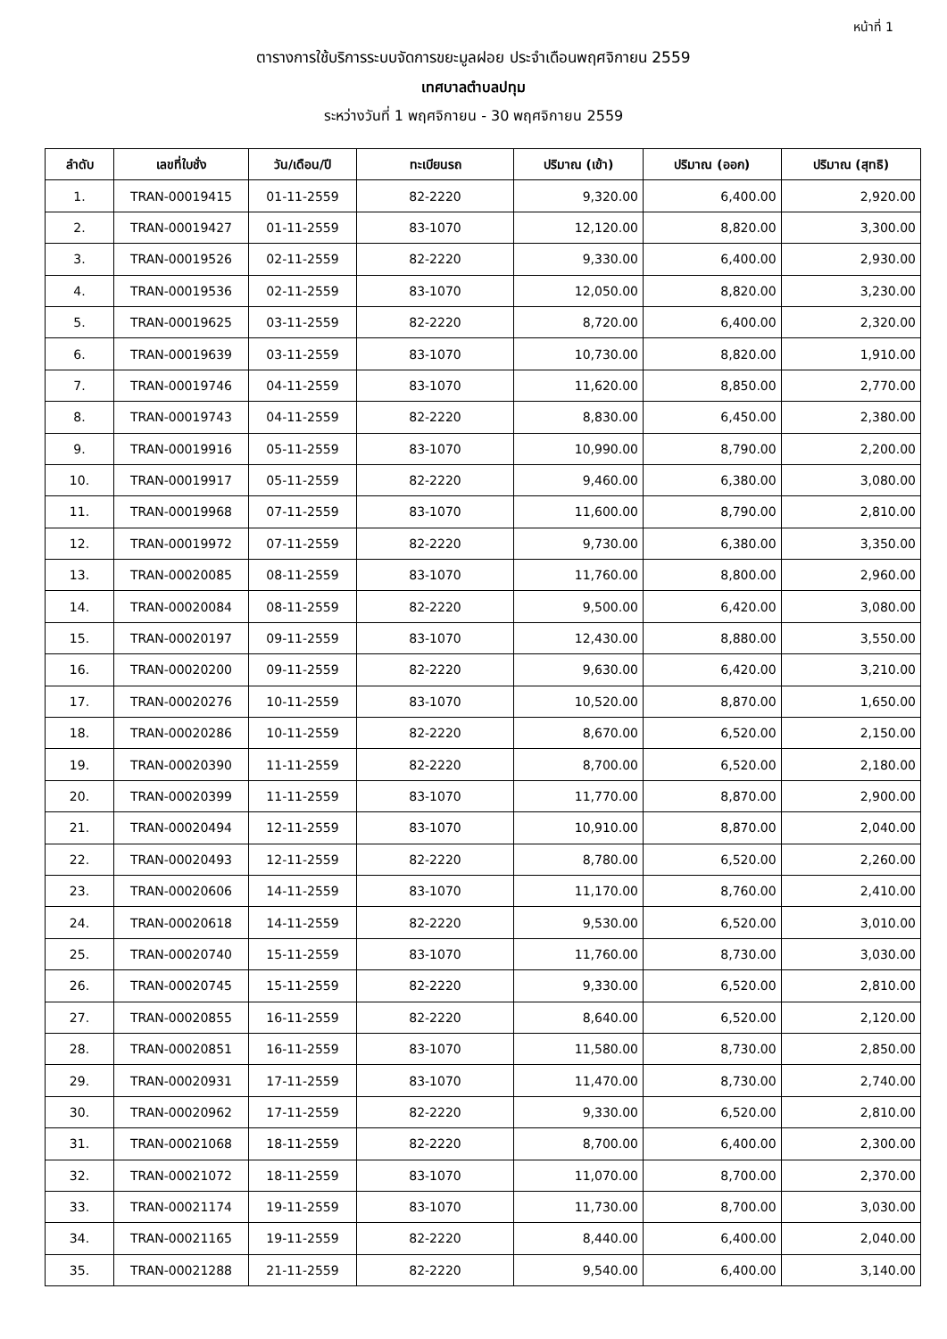หน้าที่ 1
ตารางการใช้บริการระบบจัดการขยะมูลฝอย ประจำเดือนพฤศจิกายน 2559
เทศบาลตำบลปทุม
ระหว่างวันที่ 1 พฤศจิกายน - 30 พฤศจิกายน 2559
| ลำดับ | เลขที่ใบชั่ง | วัน/เดือน/ปี | ทะเบียนรถ | ปริมาณ (เข้า) | ปริมาณ (ออก) | ปริมาณ (สุทธิ) |
| --- | --- | --- | --- | --- | --- | --- |
| 1. | TRAN-00019415 | 01-11-2559 | 82-2220 | 9,320.00 | 6,400.00 | 2,920.00 |
| 2. | TRAN-00019427 | 01-11-2559 | 83-1070 | 12,120.00 | 8,820.00 | 3,300.00 |
| 3. | TRAN-00019526 | 02-11-2559 | 82-2220 | 9,330.00 | 6,400.00 | 2,930.00 |
| 4. | TRAN-00019536 | 02-11-2559 | 83-1070 | 12,050.00 | 8,820.00 | 3,230.00 |
| 5. | TRAN-00019625 | 03-11-2559 | 82-2220 | 8,720.00 | 6,400.00 | 2,320.00 |
| 6. | TRAN-00019639 | 03-11-2559 | 83-1070 | 10,730.00 | 8,820.00 | 1,910.00 |
| 7. | TRAN-00019746 | 04-11-2559 | 83-1070 | 11,620.00 | 8,850.00 | 2,770.00 |
| 8. | TRAN-00019743 | 04-11-2559 | 82-2220 | 8,830.00 | 6,450.00 | 2,380.00 |
| 9. | TRAN-00019916 | 05-11-2559 | 83-1070 | 10,990.00 | 8,790.00 | 2,200.00 |
| 10. | TRAN-00019917 | 05-11-2559 | 82-2220 | 9,460.00 | 6,380.00 | 3,080.00 |
| 11. | TRAN-00019968 | 07-11-2559 | 83-1070 | 11,600.00 | 8,790.00 | 2,810.00 |
| 12. | TRAN-00019972 | 07-11-2559 | 82-2220 | 9,730.00 | 6,380.00 | 3,350.00 |
| 13. | TRAN-00020085 | 08-11-2559 | 83-1070 | 11,760.00 | 8,800.00 | 2,960.00 |
| 14. | TRAN-00020084 | 08-11-2559 | 82-2220 | 9,500.00 | 6,420.00 | 3,080.00 |
| 15. | TRAN-00020197 | 09-11-2559 | 83-1070 | 12,430.00 | 8,880.00 | 3,550.00 |
| 16. | TRAN-00020200 | 09-11-2559 | 82-2220 | 9,630.00 | 6,420.00 | 3,210.00 |
| 17. | TRAN-00020276 | 10-11-2559 | 83-1070 | 10,520.00 | 8,870.00 | 1,650.00 |
| 18. | TRAN-00020286 | 10-11-2559 | 82-2220 | 8,670.00 | 6,520.00 | 2,150.00 |
| 19. | TRAN-00020390 | 11-11-2559 | 82-2220 | 8,700.00 | 6,520.00 | 2,180.00 |
| 20. | TRAN-00020399 | 11-11-2559 | 83-1070 | 11,770.00 | 8,870.00 | 2,900.00 |
| 21. | TRAN-00020494 | 12-11-2559 | 83-1070 | 10,910.00 | 8,870.00 | 2,040.00 |
| 22. | TRAN-00020493 | 12-11-2559 | 82-2220 | 8,780.00 | 6,520.00 | 2,260.00 |
| 23. | TRAN-00020606 | 14-11-2559 | 83-1070 | 11,170.00 | 8,760.00 | 2,410.00 |
| 24. | TRAN-00020618 | 14-11-2559 | 82-2220 | 9,530.00 | 6,520.00 | 3,010.00 |
| 25. | TRAN-00020740 | 15-11-2559 | 83-1070 | 11,760.00 | 8,730.00 | 3,030.00 |
| 26. | TRAN-00020745 | 15-11-2559 | 82-2220 | 9,330.00 | 6,520.00 | 2,810.00 |
| 27. | TRAN-00020855 | 16-11-2559 | 82-2220 | 8,640.00 | 6,520.00 | 2,120.00 |
| 28. | TRAN-00020851 | 16-11-2559 | 83-1070 | 11,580.00 | 8,730.00 | 2,850.00 |
| 29. | TRAN-00020931 | 17-11-2559 | 83-1070 | 11,470.00 | 8,730.00 | 2,740.00 |
| 30. | TRAN-00020962 | 17-11-2559 | 82-2220 | 9,330.00 | 6,520.00 | 2,810.00 |
| 31. | TRAN-00021068 | 18-11-2559 | 82-2220 | 8,700.00 | 6,400.00 | 2,300.00 |
| 32. | TRAN-00021072 | 18-11-2559 | 83-1070 | 11,070.00 | 8,700.00 | 2,370.00 |
| 33. | TRAN-00021174 | 19-11-2559 | 83-1070 | 11,730.00 | 8,700.00 | 3,030.00 |
| 34. | TRAN-00021165 | 19-11-2559 | 82-2220 | 8,440.00 | 6,400.00 | 2,040.00 |
| 35. | TRAN-00021288 | 21-11-2559 | 82-2220 | 9,540.00 | 6,400.00 | 3,140.00 |